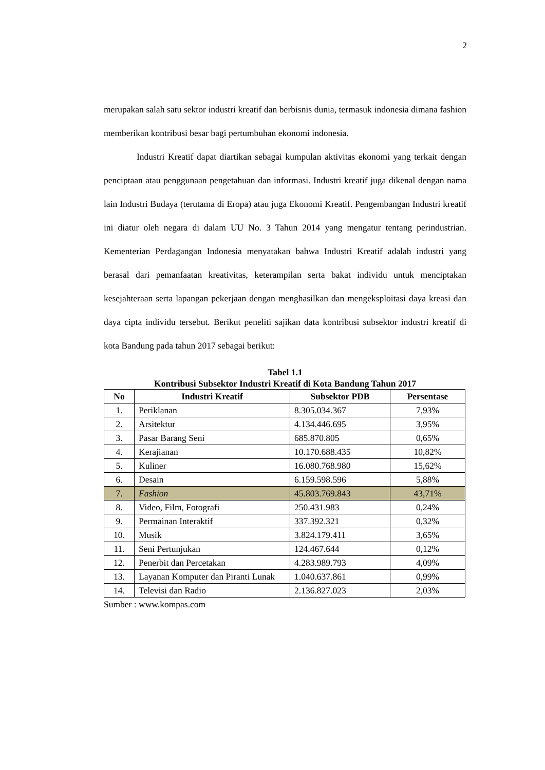2
merupakan salah satu sektor industri kreatif dan berbisnis dunia, termasuk indonesia dimana fashion memberikan kontribusi besar bagi pertumbuhan ekonomi indonesia.
Industri Kreatif dapat diartikan sebagai kumpulan aktivitas ekonomi yang terkait dengan penciptaan atau penggunaan pengetahuan dan informasi. Industri kreatif juga dikenal dengan nama lain Industri Budaya (terutama di Eropa) atau juga Ekonomi Kreatif. Pengembangan Industri kreatif ini diatur oleh negara di dalam UU No. 3 Tahun 2014 yang mengatur tentang perindustrian. Kementerian Perdagangan Indonesia menyatakan bahwa Industri Kreatif adalah industri yang berasal dari pemanfaatan kreativitas, keterampilan serta bakat individu untuk menciptakan kesejahteraan serta lapangan pekerjaan dengan menghasilkan dan mengeksploitasi daya kreasi dan daya cipta individu tersebut. Berikut peneliti sajikan data kontribusi subsektor industri kreatif di kota Bandung pada tahun 2017 sebagai berikut:
Tabel 1.1
Kontribusi Subsektor Industri Kreatif di Kota Bandung Tahun 2017
| No | Industri Kreatif | Subsektor PDB | Persentase |
| --- | --- | --- | --- |
| 1. | Periklanan | 8.305.034.367 | 7,93% |
| 2. | Arsitektur | 4.134.446.695 | 3,95% |
| 3. | Pasar Barang Seni | 685.870.805 | 0,65% |
| 4. | Kerajianan | 10.170.688.435 | 10,82% |
| 5. | Kuliner | 16.080.768.980 | 15,62% |
| 6. | Desain | 6.159.598.596 | 5,88% |
| 7. | Fashion | 45.803.769.843 | 43,71% |
| 8. | Video, Film, Fotografi | 250.431.983 | 0,24% |
| 9. | Permainan Interaktif | 337.392.321 | 0,32% |
| 10. | Musik | 3.824.179.411 | 3,65% |
| 11. | Seni Pertunjukan | 124.467.644 | 0,12% |
| 12. | Penerbit dan Percetakan | 4.283.989.793 | 4,09% |
| 13. | Layanan Komputer dan Piranti Lunak | 1.040.637.861 | 0,99% |
| 14. | Televisi dan Radio | 2.136.827.023 | 2,03% |
Sumber : www.kompas.com